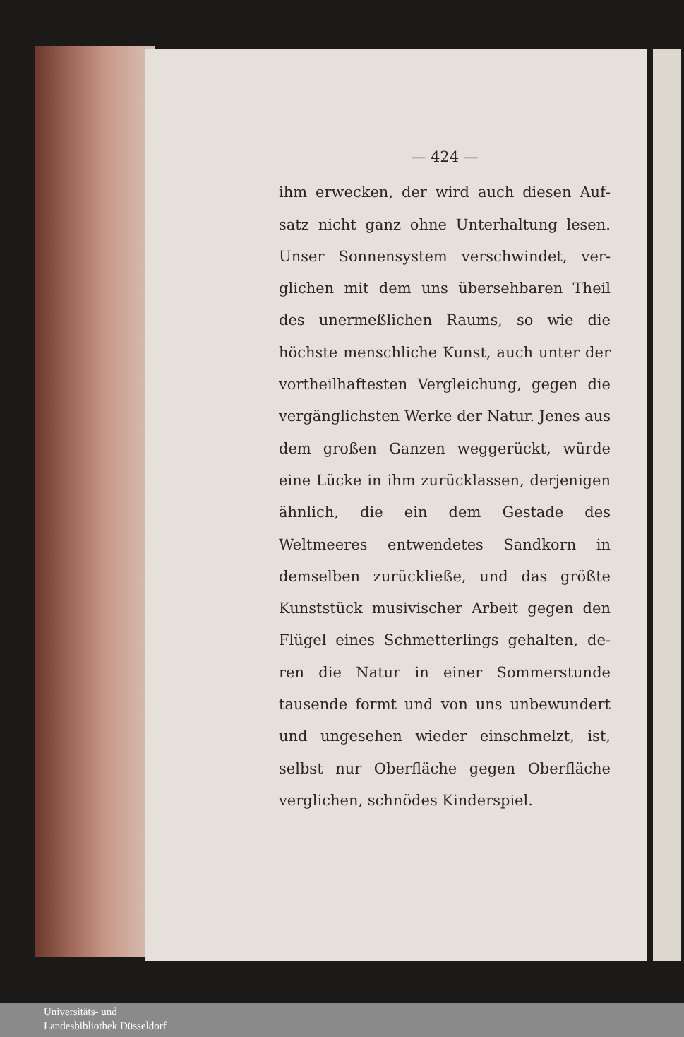— 424 —
ihm erwecken, der wird auch diesen Auf­satz nicht ganz ohne Unterhaltung lesen. Unser Sonnensystem verschwindet, ver­glichen mit dem uns übersehbaren Theil des unermeßlichen Raums, so wie die höchste menschliche Kunst, auch unter der vortheilhaftesten Vergleichung, gegen die vergänglichsten Werke der Natur. Jenes aus dem großen Ganzen weggerückt, würde eine Lücke in ihm zurücklassen, derjenigen ähnlich, die ein dem Gestade des Weltmeeres entwendetes Sandkorn in demselben zurückließe, und das größte Kunststück musivischer Arbeit gegen den Flügel eines Schmetterlings gehalten, de­ren die Natur in einer Sommerstunde tausende formt und von uns unbewundert und ungesehen wieder einschmelzt, ist, selbst nur Oberfläche gegen Oberfläche verglichen, schnödes Kinderspiel.
Universitäts- und
Landesbibliothek Düsseldorf